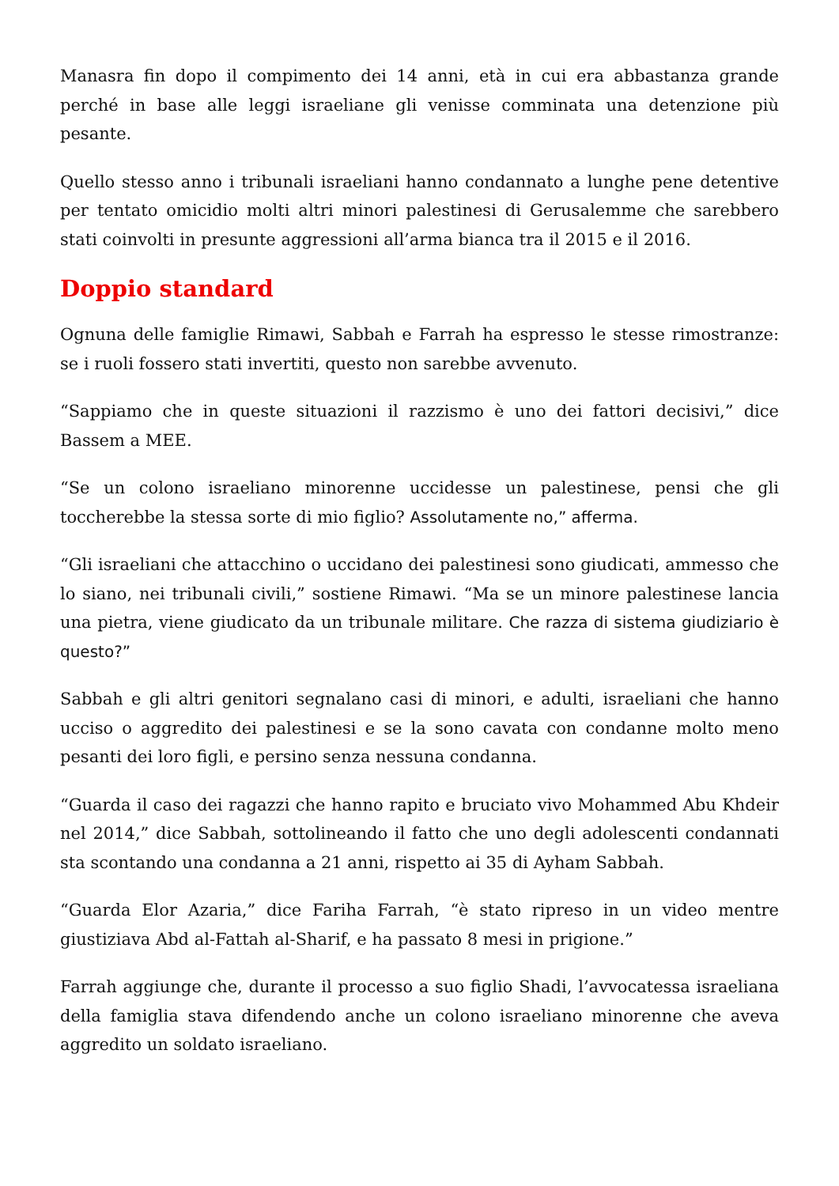Manasra fin dopo il compimento dei 14 anni, età in cui era abbastanza grande perché in base alle leggi israeliane gli venisse comminata una detenzione più pesante.
Quello stesso anno i tribunali israeliani hanno condannato a lunghe pene detentive per tentato omicidio molti altri minori palestinesi di Gerusalemme che sarebbero stati coinvolti in presunte aggressioni all’arma bianca tra il 2015 e il 2016.
Doppio standard
Ognuna delle famiglie Rimawi, Sabbah e Farrah ha espresso le stesse rimostranze: se i ruoli fossero stati invertiti, questo non sarebbe avvenuto.
“Sappiamo che in queste situazioni il razzismo è uno dei fattori decisivi,” dice Bassem a MEE.
“Se un colono israeliano minorenne uccidesse un palestinese, pensi che gli toccherebbe la stessa sorte di mio figlio? Assolutamente no,” afferma.
“Gli israeliani che attacchino o uccidano dei palestinesi sono giudicati, ammesso che lo siano, nei tribunali civili,” sostiene Rimawi. “Ma se un minore palestinese lancia una pietra, viene giudicato da un tribunale militare. Che razza di sistema giudiziario è questo?”
Sabbah e gli altri genitori segnalano casi di minori, e adulti, israeliani che hanno ucciso o aggredito dei palestinesi e se la sono cavata con condanne molto meno pesanti dei loro figli, e persino senza nessuna condanna.
“Guarda il caso dei ragazzi che hanno rapito e bruciato vivo Mohammed Abu Khdeir nel 2014,” dice Sabbah, sottolineando il fatto che uno degli adolescenti condannati sta scontando una condanna a 21 anni, rispetto ai 35 di Ayham Sabbah.
“Guarda Elor Azaria,” dice Fariha Farrah, “è stato ripreso in un video mentre giustiziava Abd al-Fattah al-Sharif, e ha passato 8 mesi in prigione.”
Farrah aggiunge che, durante il processo a suo figlio Shadi, l’avvocatessa israeliana della famiglia stava difendendo anche un colono israeliano minorenne che aveva aggredito un soldato israeliano.